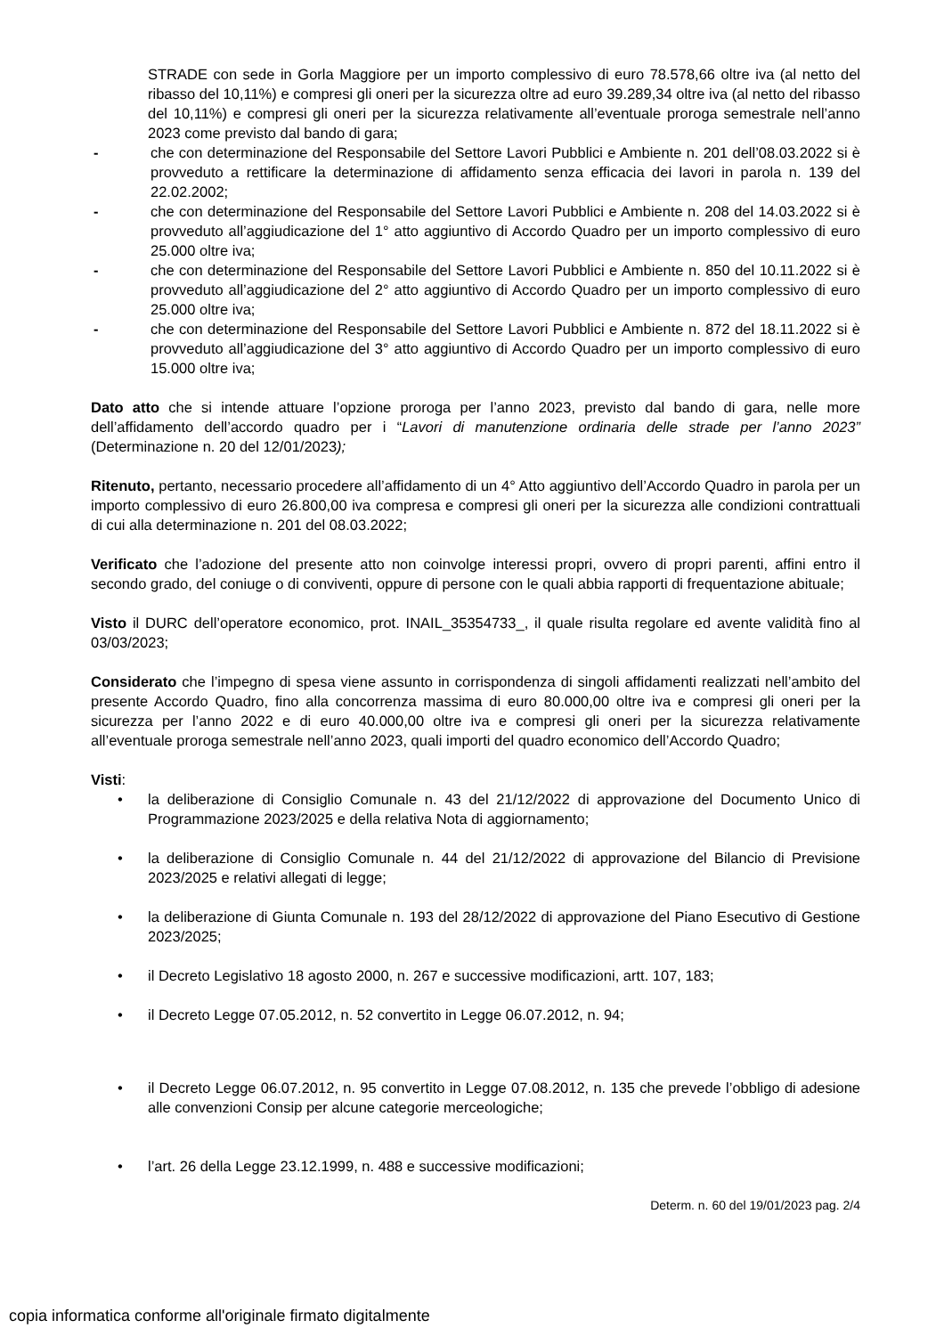STRADE con sede in Gorla Maggiore per un importo complessivo di euro 78.578,66 oltre iva (al netto del ribasso del 10,11%) e compresi gli oneri per la sicurezza oltre ad euro 39.289,34 oltre iva (al netto del ribasso del 10,11%) e compresi gli oneri per la sicurezza relativamente all’eventuale proroga semestrale nell’anno 2023 come previsto dal bando di gara;
- che con determinazione del Responsabile del Settore Lavori Pubblici e Ambiente n. 201 dell’08.03.2022 si è provveduto a rettificare la determinazione di affidamento senza efficacia dei lavori in parola n. 139 del 22.02.2002;
- che con determinazione del Responsabile del Settore Lavori Pubblici e Ambiente n. 208 del 14.03.2022 si è provveduto all’aggiudicazione del 1° atto aggiuntivo di Accordo Quadro per un importo complessivo di euro 25.000 oltre iva;
- che con determinazione del Responsabile del Settore Lavori Pubblici e Ambiente n. 850 del 10.11.2022 si è provveduto all’aggiudicazione del 2° atto aggiuntivo di Accordo Quadro per un importo complessivo di euro 25.000 oltre iva;
- che con determinazione del Responsabile del Settore Lavori Pubblici e Ambiente n. 872 del 18.11.2022 si è provveduto all’aggiudicazione del 3° atto aggiuntivo di Accordo Quadro per un importo complessivo di euro 15.000 oltre iva;
Dato atto che si intende attuare l’opzione proroga per l’anno 2023, previsto dal bando di gara, nelle more dell’affidamento dell’accordo quadro per i “Lavori di manutenzione ordinaria delle strade per l’anno 2023” (Determinazione n. 20 del 12/01/2023);
Ritenuto, pertanto, necessario procedere all’affidamento di un 4° Atto aggiuntivo dell’Accordo Quadro in parola per un importo complessivo di euro 26.800,00 iva compresa e compresi gli oneri per la sicurezza alle condizioni contrattuali di cui alla determinazione n. 201 del 08.03.2022;
Verificato che l’adozione del presente atto non coinvolge interessi propri, ovvero di propri parenti, affini entro il secondo grado, del coniuge o di conviventi, oppure di persone con le quali abbia rapporti di frequentazione abituale;
Visto il DURC dell’operatore economico, prot. INAIL_35354733_, il quale risulta regolare ed avente validità fino al 03/03/2023;
Considerato che l’impegno di spesa viene assunto in corrispondenza di singoli affidamenti realizzati nell’ambito del presente Accordo Quadro, fino alla concorrenza massima di euro 80.000,00 oltre iva e compresi gli oneri per la sicurezza per l’anno 2022 e di euro 40.000,00 oltre iva e compresi gli oneri per la sicurezza relativamente all’eventuale proroga semestrale nell’anno 2023, quali importi del quadro economico dell’Accordo Quadro;
Visti:
• la deliberazione di Consiglio Comunale n. 43 del 21/12/2022 di approvazione del Documento Unico di Programmazione 2023/2025 e della relativa Nota di aggiornamento;
• la deliberazione di Consiglio Comunale n. 44 del 21/12/2022 di approvazione del Bilancio di Previsione 2023/2025 e relativi allegati di legge;
• la deliberazione di Giunta Comunale n. 193 del 28/12/2022 di approvazione del Piano Esecutivo di Gestione 2023/2025;
• il Decreto Legislativo 18 agosto 2000, n. 267 e successive modificazioni, artt. 107, 183;
• il Decreto Legge 07.05.2012, n. 52 convertito in Legge 06.07.2012, n. 94;
• il Decreto Legge 06.07.2012, n. 95 convertito in Legge 07.08.2012, n. 135 che prevede l’obbligo di adesione alle convenzioni Consip per alcune categorie merceologiche;
• l’art. 26 della Legge 23.12.1999, n. 488 e successive modificazioni;
Determ. n. 60 del 19/01/2023 pag. 2/4
copia informatica conforme all'originale firmato digitalmente